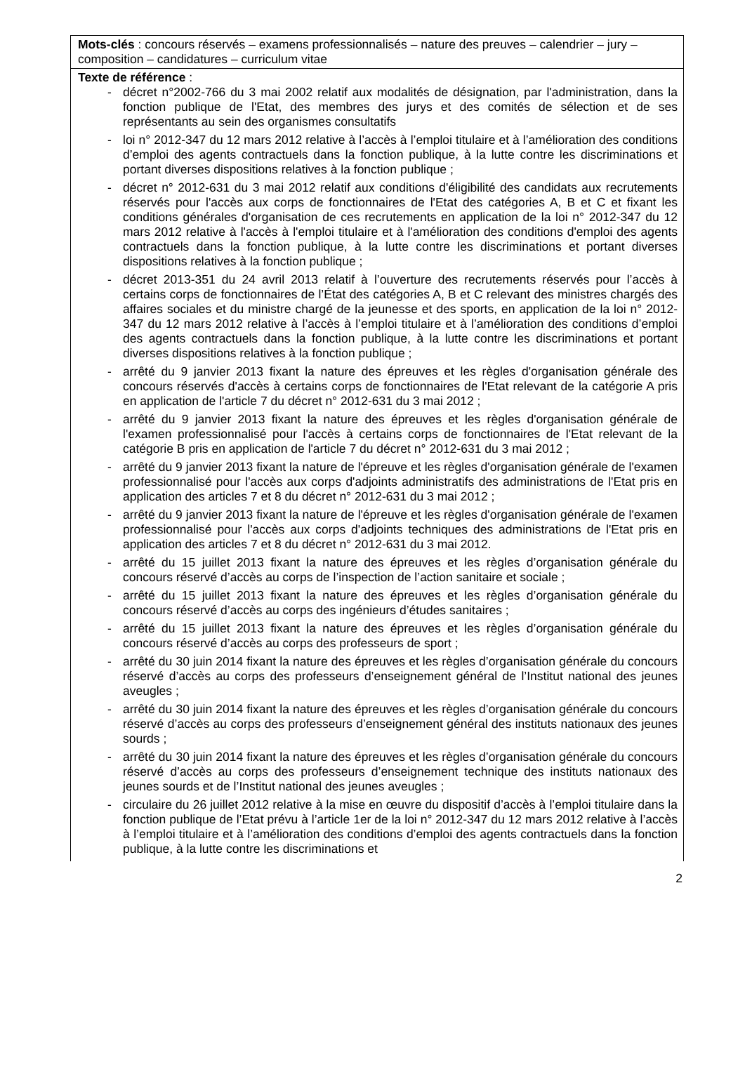Mots-clés : concours réservés – examens professionnalisés – nature des preuves – calendrier – jury – composition – candidatures – curriculum vitae
Texte de référence :
- décret n°2002-766 du 3 mai 2002 relatif aux modalités de désignation, par l'administration, dans la fonction publique de l'Etat, des membres des jurys et des comités de sélection et de ses représentants au sein des organismes consultatifs
- loi n° 2012-347 du 12 mars 2012 relative à l’accès à l’emploi titulaire et à l’amélioration des conditions d’emploi des agents contractuels dans la fonction publique, à la lutte contre les discriminations et portant diverses dispositions relatives à la fonction publique ;
- décret n° 2012-631 du 3 mai 2012 relatif aux conditions d'éligibilité des candidats aux recrutements réservés pour l'accès aux corps de fonctionnaires de l'Etat des catégories A, B et C et fixant les conditions générales d'organisation de ces recrutements en application de la loi n° 2012-347 du 12 mars 2012 relative à l'accès à l'emploi titulaire et à l'amélioration des conditions d'emploi des agents contractuels dans la fonction publique, à la lutte contre les discriminations et portant diverses dispositions relatives à la fonction publique ;
- décret 2013-351 du 24 avril 2013 relatif à l’ouverture des recrutements réservés pour l’accès à certains corps de fonctionnaires de l’État des catégories A, B et C relevant des ministres chargés des affaires sociales et du ministre chargé de la jeunesse et des sports, en application de la loi n° 2012-347 du 12 mars 2012 relative à l’accès à l’emploi titulaire et à l’amélioration des conditions d’emploi des agents contractuels dans la fonction publique, à la lutte contre les discriminations et portant diverses dispositions relatives à la fonction publique ;
- arrêté du 9 janvier 2013 fixant la nature des épreuves et les règles d'organisation générale des concours réservés d'accès à certains corps de fonctionnaires de l'Etat relevant de la catégorie A pris en application de l'article 7 du décret n° 2012-631 du 3 mai 2012 ;
- arrêté du 9 janvier 2013 fixant la nature des épreuves et les règles d'organisation générale de l'examen professionnalisé pour l'accès à certains corps de fonctionnaires de l'Etat relevant de la catégorie B pris en application de l'article 7 du décret n° 2012-631 du 3 mai 2012 ;
- arrêté du 9 janvier 2013 fixant la nature de l'épreuve et les règles d'organisation générale de l'examen professionnalisé pour l'accès aux corps d'adjoints administratifs des administrations de l'Etat pris en application des articles 7 et 8 du décret n° 2012-631 du 3 mai 2012 ;
- arrêté du 9 janvier 2013 fixant la nature de l'épreuve et les règles d'organisation générale de l'examen professionnalisé pour l'accès aux corps d'adjoints techniques des administrations de l'Etat pris en application des articles 7 et 8 du décret n° 2012-631 du 3 mai 2012.
- arrêté du 15 juillet 2013 fixant la nature des épreuves et les règles d’organisation générale du concours réservé d’accès au corps de l’inspection de l’action sanitaire et sociale ;
- arrêté du 15 juillet 2013 fixant la nature des épreuves et les règles d’organisation générale du concours réservé d’accès au corps des ingénieurs d’études sanitaires ;
- arrêté du 15 juillet 2013 fixant la nature des épreuves et les règles d’organisation générale du concours réservé d’accès au corps des professeurs de sport ;
- arrêté du 30 juin 2014 fixant la nature des épreuves et les règles d’organisation générale du concours réservé d’accès au corps des professeurs d’enseignement général de l’Institut national des jeunes aveugles ;
- arrêté du 30 juin 2014 fixant la nature des épreuves et les règles d’organisation générale du concours réservé d’accès au corps des professeurs d’enseignement général des instituts nationaux des jeunes sourds ;
- arrêté du 30 juin 2014 fixant la nature des épreuves et les règles d’organisation générale du concours réservé d’accès au corps des professeurs d’enseignement technique des instituts nationaux des jeunes sourds et de l’Institut national des jeunes aveugles ;
- circulaire du 26 juillet 2012 relative à la mise en œuvre du dispositif d’accès à l’emploi titulaire dans la fonction publique de l’Etat prévu à l’article 1er de la loi n° 2012-347 du 12 mars 2012 relative à l’accès à l’emploi titulaire et à l’amélioration des conditions d’emploi des agents contractuels dans la fonction publique, à la lutte contre les discriminations et
2